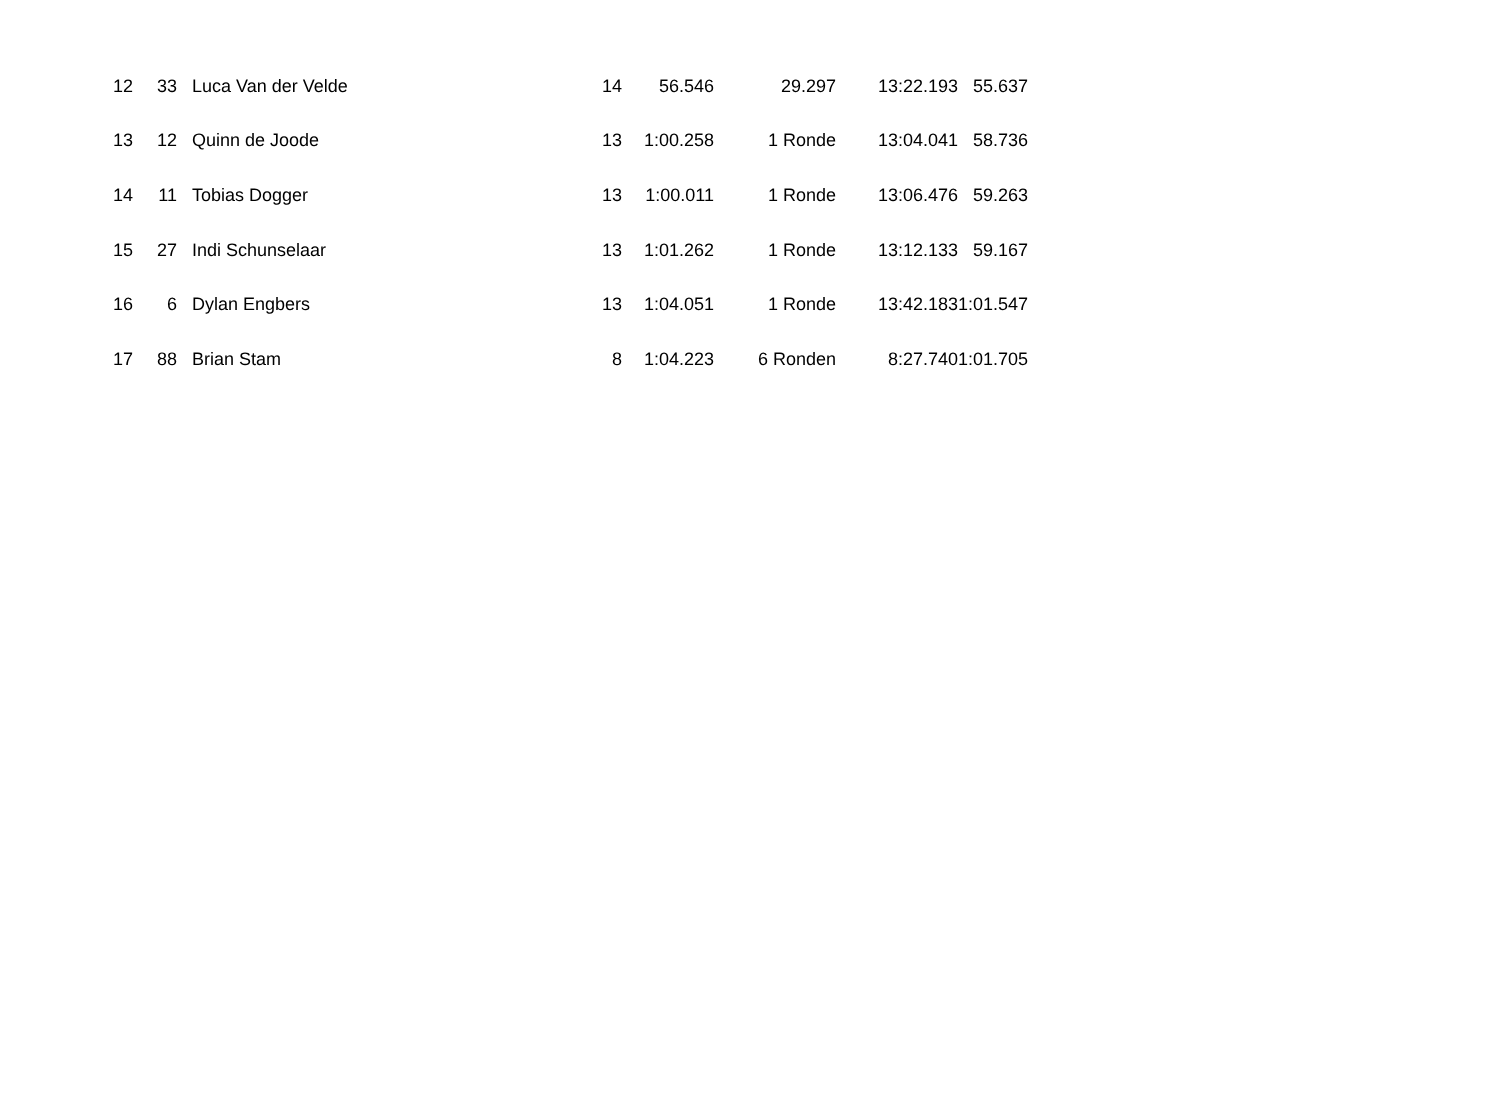| 12 | 33 | | Luca Van der Velde | 14 | 56.546 | 29.297 | 13:22.193 | 55.637 |
| 13 | 12 | | Quinn de Joode | 13 | 1:00.258 | 1 Ronde | 13:04.041 | 58.736 |
| 14 | 11 | | Tobias Dogger | 13 | 1:00.011 | 1 Ronde | 13:06.476 | 59.263 |
| 15 | 27 | | Indi Schunselaar | 13 | 1:01.262 | 1 Ronde | 13:12.133 | 59.167 |
| 16 | 6 | | Dylan Engbers | 13 | 1:04.051 | 1 Ronde | 13:42.183 | 1:01.547 |
| 17 | 88 | | Brian Stam | 8 | 1:04.223 | 6 Ronden | 8:27.740 | 1:01.705 |